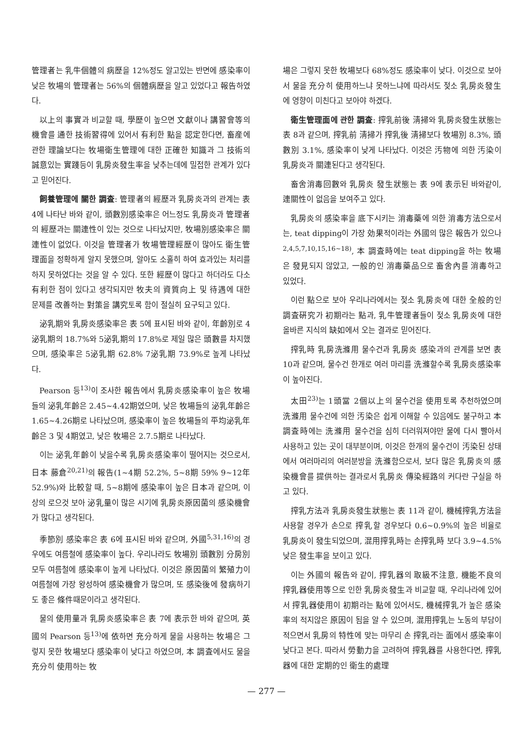管理者는 乳牛個體의 病歷을 12%정도 알고있는 반면에 感染率이 낮은 牧場의 管理者는 56%의 個體病歷을 알고 있었다고 報告하였다.
以上의 事實과 비교할 때, 學歷이 높으면 文獻이나 講習會等의 機會를 通한 技術習得에 있어서 有利한 點을 認定한다면, 畜産에 관한 理論보다는 牧場衛生管理에 대한 正確한 知識과 그 技術의 誠意있는 實踐등이 乳房炎發生率을 낮추는데에 밀접한 관계가 있다고 믿어진다.
飼養管理에 關한 調査: 管理者의 經歷과 乳房炎과의 관계는 表 4에 나타난 바와 같이, 頭數別感染率은 어느정도 乳房炎과 管理者의 經歷과는 關連性이 있는 것으로 나타났지만, 牧場別感染率은 關連性이 없었다. 이것을 管理者가 牧場管理經歷이 많아도 衛生管理面을 정확하게 알지 못했으며, 알아도 소홀히 하여 효과있는 처리를 하지 못하였다는 것을 알 수 있다. 또한 經歷이 많다고 하더라도 다소 有利한 점이 있다고 생각되지만 牧夫의 資質向上 및 待遇에 대한 문제를 改善하는 對策을 講究토록 함이 절실히 요구되고 있다.
泌乳期와 乳房炎感染率은 表 5에 표시된 바와 같이, 年齡別로 4泌乳期의 18.7%와 5泌乳期의 17.8%로 제일 많은 頭數를 차지했으며, 感染率은 5泌乳期 62.8% 7泌乳期 73.9%로 높게 나타났다.
Pearson 등<sup>13)</sup>이 조사한 報告에서 乳房炎感染率이 높은 牧場들의 泌乳年齡은 2.45~4.42期였으며, 낮은 牧場들의 泌乳年齡은 1.65~4.26期로 나타났으며, 感染率이 높은 牧場들의 平均泌乳年齡은 3 및 4期였고, 낮은 牧場은 2.7.5期로 나타났다.
이는 泌乳年齡이 낮을수록 乳房炎感染率이 떨어지는 것으로서, 日本 藤倉<sup>20,21)</sup>의 報告(1~4期 52.2%, 5~8期 59% 9~12年 52.9%)와 比較할 때, 5~8期에 感染率이 높은 日本과 같으며, 이상의 로으것 보아 泌乳量이 많은 시기에 乳房炎原因菌의 感染機會가 많다고 생각된다.
季節別 感染率은 表 6에 표시된 바와 같으며, 外國<sup>5,31,16)</sup>의 경우에도 여름철에 感染率이 높다. 우리나라도 牧場別 頭數別 分房別 모두 여름철에 感染率이 높게 나타났다. 이것은 原因菌의 繁殖力이 여름철에 가장 왕성하여 感染機會가 많으며, 또 感染後에 發病하기도 좋은 條件때문이라고 생각된다.
물의 使用量과 乳房炎感染率은 表 7에 表示한 바와 같으며, 英國의 Pearson 등<sup>13)</sup>에 依하면 充分하게 물을 사용하는 牧場은 그렇지 못한 牧場보다 感染率이 낮다고 하였으며, 本 調査에서도 물을 充分히 使用하는 牧
場은 그렇지 못한 牧場보다 68%정도 感染率이 낮다. 이것으로 보아서 물을 充分히 使用하느냐 못하느냐에 따라서도 젖소 乳房炎發生에 영향이 미친다고 보아야 하겠다.
衛生管理面에 관한 調査: 搾乳前後 淸掃와 乳房炎發生狀態는 表 8과 같으며, 搾乳前 淸掃가 搾乳後 淸掃보다 牧場別 8.3%, 頭數別 3.1%, 感染率이 낮게 나타났다. 이것은 汚物에 의한 汚染이 乳房炎과 關連된다고 생각된다.
畜舍消毒回數와 乳房炎 發生狀態는 表 9에 表示된 바와같이, 連關性이 없음을 보여주고 있다.
乳房炎의 感染率을 底下시키는 消毒藥에 의한 消毒方法으로서는, teat dipping이 가장 効果적이라는 外國의 많은 報告가 있으나<sup>2,4,5,7,10,15,16~18)</sup>, 本 調査時에는 teat dipping을 하는 牧場은 發見되지 않았고, 一般的인 消毒藥品으로 畜舍內를 消毒하고 있었다.
이런 點으로 보아 우리나라에서는 젖소 乳房炎에 대한 全般的인 調査硏究가 初期라는 點과, 乳牛管理者들이 젖소 乳房炎에 대한 올바른 지식의 缺如에서 오는 결과로 믿어진다.
搾乳時 乳房洗滌用 물수건과 乳房炎 感染과의 관계를 보면 表 10과 같으며, 물수건 한개로 여러 마리를 洗滌할수록 乳房炎感染率이 높아진다.
太田<sup>23)</sup>는 1頭當 2個以上의 물수건을 使用토록 추천하였으며 洗滌用 물수건에 의한 汚染은 쉽게 이해할 수 있음에도 불구하고 本 調査時에는 洗滌用 물수건을 심히 더러워져야만 물에 다시 빨아서 사용하고 있는 곳이 대부분이며, 이것은 한개의 물수건이 汚染된 상태에서 여러마리의 여러분방을 洗滌함으로서, 보다 많은 乳房炎의 感染機會를 提供하는 결과로서 乳房炎 傳染經路의 커다란 구실을 하고 있다.
搾乳方法과 乳房炎發生狀態는 表 11과 같이, 機械搾乳方法을 사용할 경우가 손으로 搾乳할 경우보다 0.6~0.9%의 높은 비율로 乳房炎이 發生되었으며, 混用搾乳時는 손搾乳時 보다 3.9~4.5% 낮은 發生率을 보이고 있다.
이는 外國의 報告와 같이, 搾乳器의 取級不注意, 機能不良의 搾乳器使用等으로 인한 乳房炎發生과 비교할 때, 우리나라에 있어서 搾乳器使用이 初期라는 點에 있어서도, 機械搾乳가 높은 感染率의 적지않은 原因이 됨을 알 수 있으며, 混用搾乳는 노동의 부담이 적으면서 乳房의 特性에 맞는 마무리 손 搾乳라는 面에서 感染率이 낮다고 본다. 따라서 勞動力을 고려하여 搾乳器를 사용한다면, 搾乳器에 대한 定期的인 衛生的處理
— 277 —